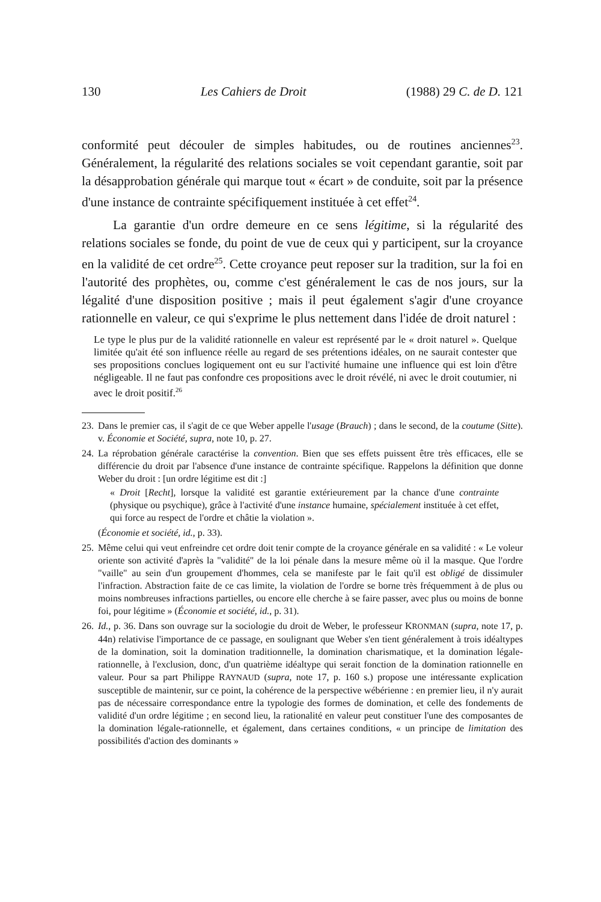130 Les Cahiers de Droit (1988) 29 C. de D. 121
conformité peut découler de simples habitudes, ou de routines anciennes<sup>23</sup>. Généralement, la régularité des relations sociales se voit cependant garantie, soit par la désapprobation générale qui marque tout « écart » de conduite, soit par la présence d'une instance de contrainte spécifiquement instituée à cet effet<sup>24</sup>.
La garantie d'un ordre demeure en ce sens légitime, si la régularité des relations sociales se fonde, du point de vue de ceux qui y participent, sur la croyance en la validité de cet ordre<sup>25</sup>. Cette croyance peut reposer sur la tradition, sur la foi en l'autorité des prophètes, ou, comme c'est généralement le cas de nos jours, sur la légalité d'une disposition positive ; mais il peut également s'agir d'une croyance rationnelle en valeur, ce qui s'exprime le plus nettement dans l'idée de droit naturel :
Le type le plus pur de la validité rationnelle en valeur est représenté par le « droit naturel ». Quelque limitée qu'ait été son influence réelle au regard de ses prétentions idéales, on ne saurait contester que ses propositions conclues logiquement ont eu sur l'activité humaine une influence qui est loin d'être négligeable. Il ne faut pas confondre ces propositions avec le droit révélé, ni avec le droit coutumier, ni avec le droit positif.<sup>26</sup>
23. Dans le premier cas, il s'agit de ce que Weber appelle l'usage (Brauch) ; dans le second, de la coutume (Sitte). v. Économie et Société, supra, note 10, p. 27.
24. La réprobation générale caractérise la convention. Bien que ses effets puissent être très efficaces, elle se différencie du droit par l'absence d'une instance de contrainte spécifique. Rappelons la définition que donne Weber du droit : [un ordre légitime est dit :]
« Droit [Recht], lorsque la validité est garantie extérieurement par la chance d'une contrainte (physique ou psychique), grâce à l'activité d'une instance humaine, spécialement instituée à cet effet, qui force au respect de l'ordre et châtie la violation ».
(Économie et société, id., p. 33).
25. Même celui qui veut enfreindre cet ordre doit tenir compte de la croyance générale en sa validité : « Le voleur oriente son activité d'après la "validité" de la loi pénale dans la mesure même où il la masque. Que l'ordre "vaille" au sein d'un groupement d'hommes, cela se manifeste par le fait qu'il est obligé de dissimuler l'infraction. Abstraction faite de ce cas limite, la violation de l'ordre se borne très fréquemment à de plus ou moins nombreuses infractions partielles, ou encore elle cherche à se faire passer, avec plus ou moins de bonne foi, pour légitime » (Économie et société, id., p. 31).
26. Id., p. 36. Dans son ouvrage sur la sociologie du droit de Weber, le professeur KRONMAN (supra, note 17, p. 44n) relativise l'importance de ce passage, en soulignant que Weber s'en tient généralement à trois idéaltypes de la domination, soit la domination traditionnelle, la domination charismatique, et la domination légale-rationnelle, à l'exclusion, donc, d'un quatrième idéaltype qui serait fonction de la domination rationnelle en valeur. Pour sa part Philippe RAYNAUD (supra, note 17, p. 160 s.) propose une intéressante explication susceptible de maintenir, sur ce point, la cohérence de la perspective wébérienne : en premier lieu, il n'y aurait pas de nécessaire correspondance entre la typologie des formes de domination, et celle des fondements de validité d'un ordre légitime ; en second lieu, la rationalité en valeur peut constituer l'une des composantes de la domination légale-rationnelle, et également, dans certaines conditions, « un principe de limitation des possibilités d'action des dominants »